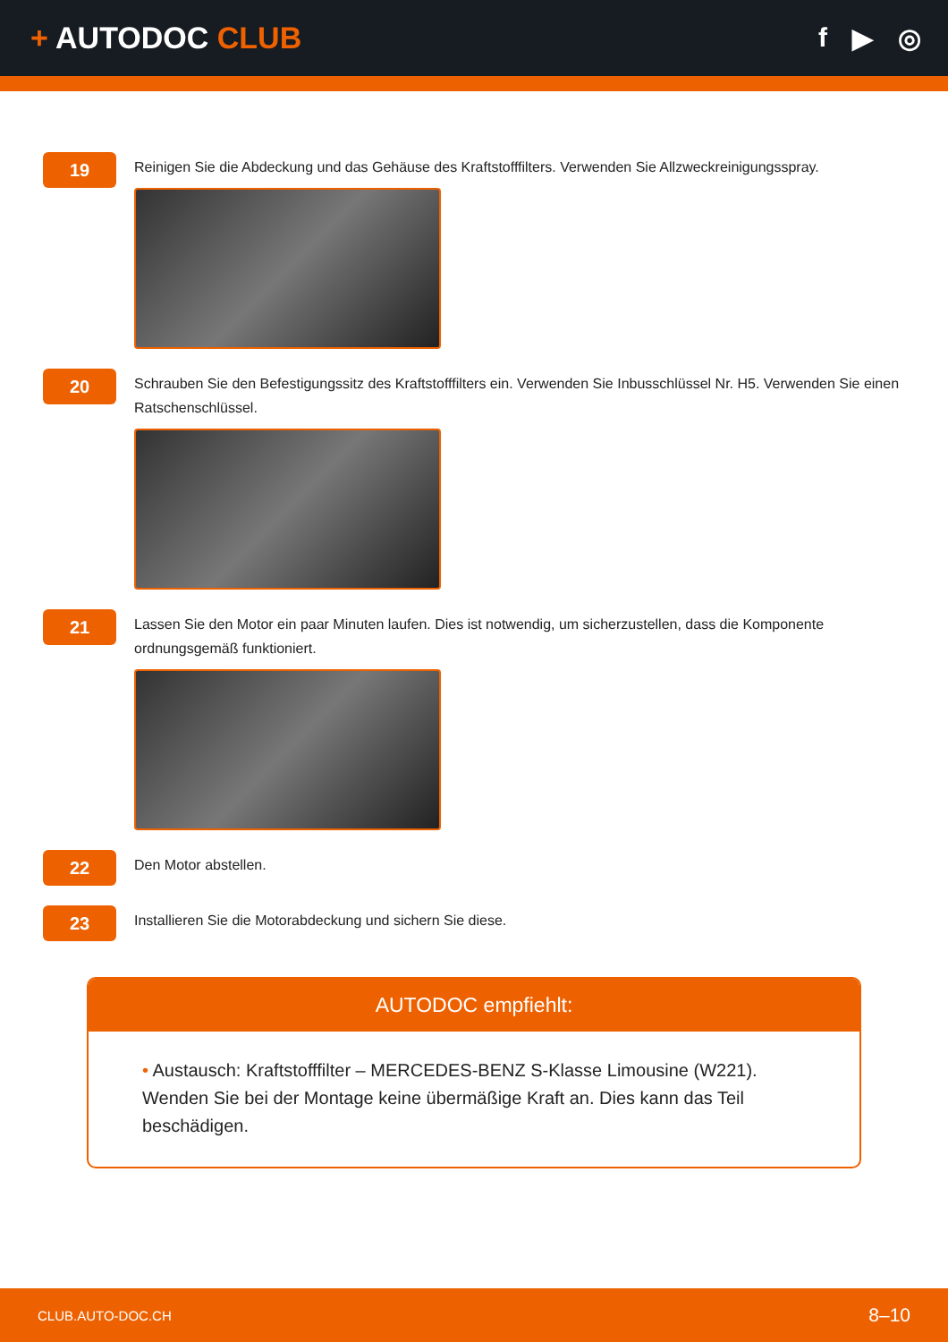+ AUTODOC CLUB f ▶ ◎
19
Reinigen Sie die Abdeckung und das Gehäuse des Kraftstofffilters. Verwenden Sie Allzweckreinigungsspray.
20
Schrauben Sie den Befestigungssitz des Kraftstofffilters ein. Verwenden Sie Inbusschlüssel Nr. H5. Verwenden Sie einen Ratschenschlüssel.
21
Lassen Sie den Motor ein paar Minuten laufen. Dies ist notwendig, um sicherzustellen, dass die Komponente ordnungsgemäß funktioniert.
22
Den Motor abstellen.
23
Installieren Sie die Motorabdeckung und sichern Sie diese.
AUTODOC empfiehlt:
• Austausch: Kraftstofffilter – MERCEDES-BENZ S-Klasse Limousine (W221). Wenden Sie bei der Montage keine übermäßige Kraft an. Dies kann das Teil beschädigen.
CLUB.AUTO-DOC.CH 8–10